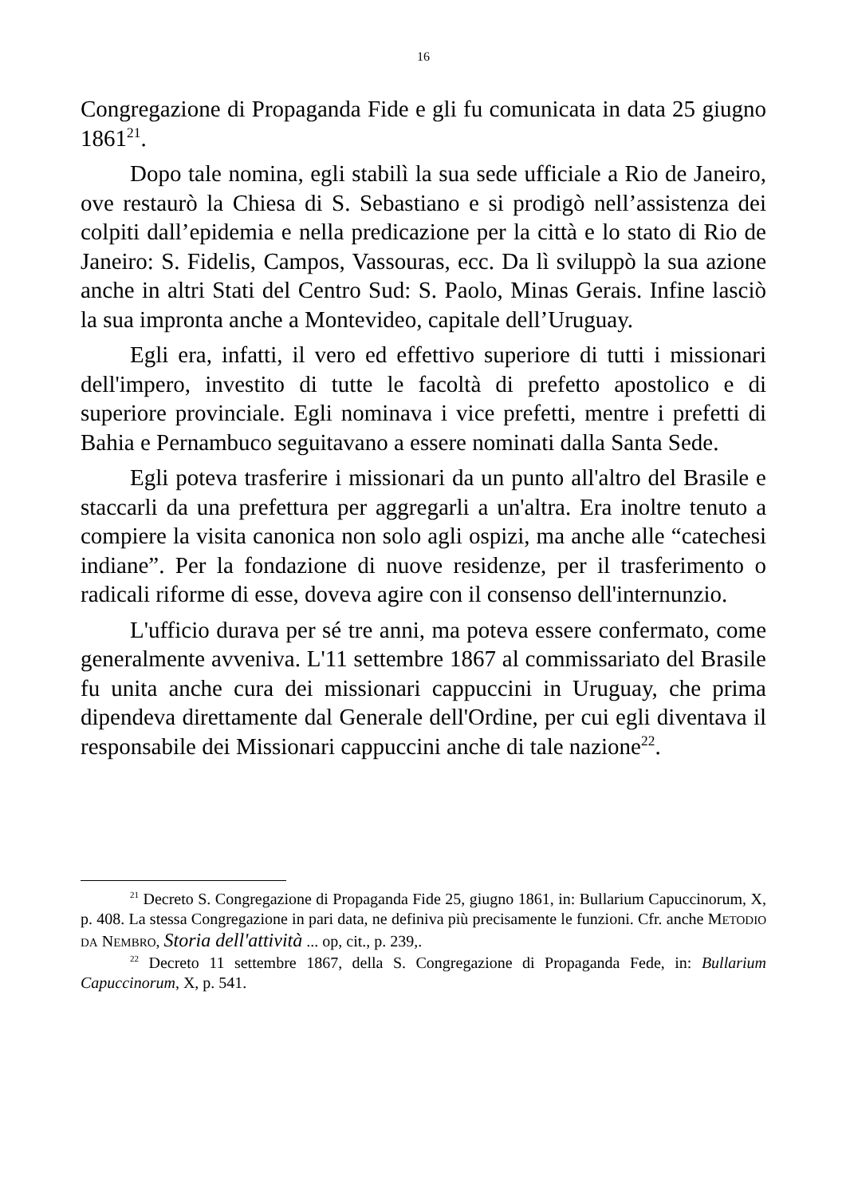16
Congregazione di Propaganda Fide e gli fu comunicata in data 25 giugno 1861<sup>21</sup>.
Dopo tale nomina, egli stabilì la sua sede ufficiale a Rio de Janeiro, ove restaurò la Chiesa di S. Sebastiano e si prodigò nell’assistenza dei colpiti dall’epidemia e nella predicazione per la città e lo stato di Rio de Janeiro: S. Fidelis, Campos, Vassouras, ecc. Da lì sviluppò la sua azione anche in altri Stati del Centro Sud: S. Paolo, Minas Gerais. Infine lasciò la sua impronta anche a Montevideo, capitale dell’Uruguay.
Egli era, infatti, il vero ed effettivo superiore di tutti i missionari dell'impero, investito di tutte le facoltà di prefetto apostolico e di superiore provinciale. Egli nominava i vice prefetti, mentre i prefetti di Bahia e Pernambuco seguitavano a essere nominati dalla Santa Sede.
Egli poteva trasferire i missionari da un punto all'altro del Brasile e staccarli da una prefettura per aggregarli a un'altra. Era inoltre tenuto a compiere la visita canonica non solo agli ospizi, ma anche alle “catechesi indiane”. Per la fondazione di nuove residenze, per il trasferimento o radicali riforme di esse, doveva agire con il consenso dell'internunzio.
L'ufficio durava per sé tre anni, ma poteva essere confermato, come generalmente avveniva. L'11 settembre 1867 al commissariato del Brasile fu unita anche cura dei missionari cappuccini in Uruguay, che prima dipendeva direttamente dal Generale dell'Ordine, per cui egli diventava il responsabile dei Missionari cappuccini anche di tale nazione<sup>22</sup>.
<sup>21</sup> Decreto S. Congregazione di Propaganda Fide 25, giugno 1861, in: Bullarium Capuccinorum, X, p. 408. La stessa Congregazione in pari data, ne definiva più precisamente le funzioni. Cfr. anche METODIO DA NEMBRO, Storia dell'attività ... op, cit., p. 239,.
<sup>22</sup> Decreto 11 settembre 1867, della S. Congregazione di Propaganda Fede, in: Bullarium Capuccinorum, X, p. 541.